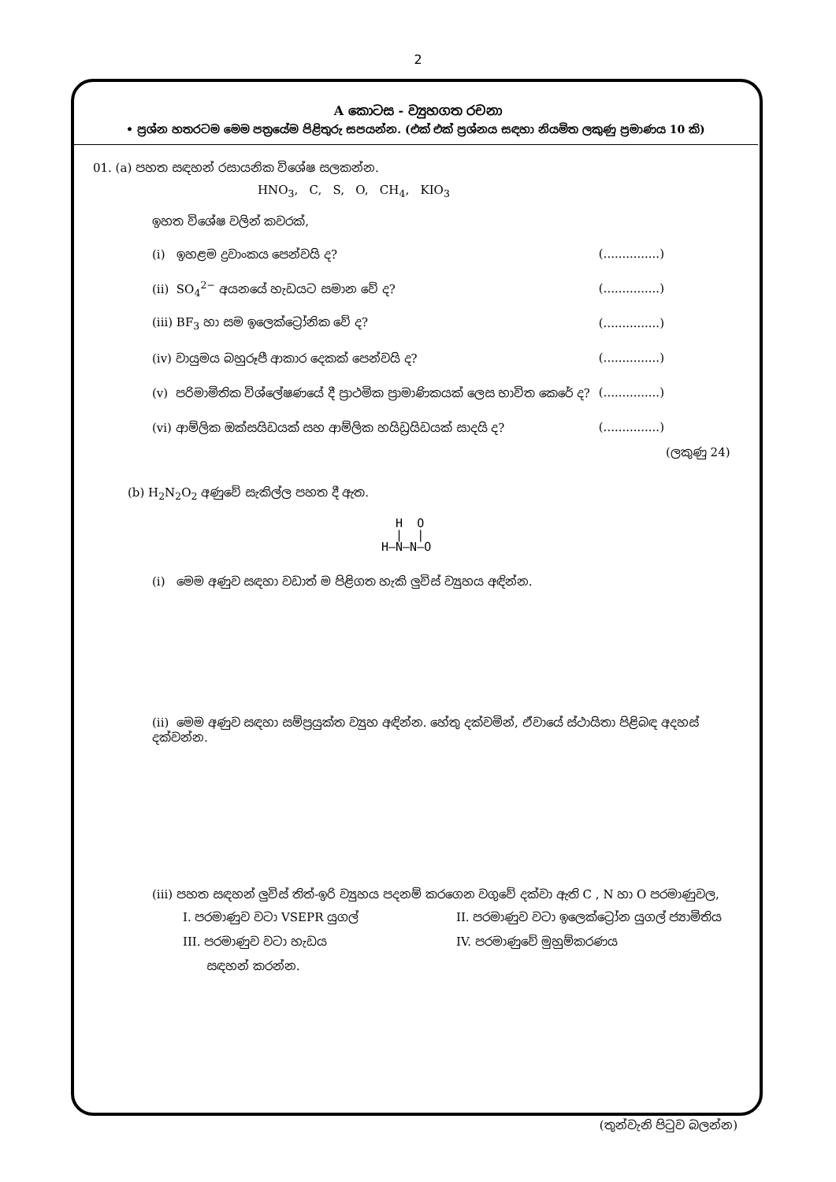2
A කොටස - ව්‍යුහගත රචනා
• ප්‍රශ්න හතරටම මෙම පත්‍රයේම පිළිතුරු සපයන්න. (එක් එක් ප්‍රශ්නය සඳහා නියමිත ලකුණු ප්‍රමාණය 10 කි)
01. (a) පහත සඳහන් රසායනික විශේෂ සලකන්න.
HNO<sub>3</sub>, C, S, O, CH<sub>4</sub>, KIO<sub>3</sub>
ඉහත විශේෂ වලින් කවරක්,
(i) ඉහළම ද්‍රවාංකය පෙන්වයි ද? (...............)
(ii) SO<sub>4</sub><sup>2−</sup> අයනයේ හැඩයට සමාන වේ ද? (...............)
(iii) BF<sub>3</sub> හා සම ඉලෙක්ට්‍රෝනික වේ ද? (...............)
(iv) වායුමය බහුරූපී ආකාර දෙකක් පෙන්වයි ද? (...............)
(v) පරිමාමිතික විශ්ලේෂණයේ දී ප්‍රාථමික ප්‍රාමාණිකයක් ලෙස භාවිත කෙරේ ද? (...............)
(vi) ආම්ලික ඔක්සයිඩයක් සහ ආම්ලික හයිඩ්‍රයිඩයක් සාදයි ද? (...............)
(ලකුණු 24)
(b) H<sub>2</sub>N<sub>2</sub>O<sub>2</sub> අණුවේ සැකිල්ල පහත දී ඇත.
  H  O
  |  |
H—N—N—O
(i) මෙම අණුව සඳහා වඩාත් ම පිළිගත හැකි ලුවිස් ව්‍යුහය අඳින්න.
(ii) මෙම අණුව සඳහා සම්ප්‍රයුක්ත ව්‍යුහ අඳින්න. හේතු දක්වමින්, ඒවායේ ස්ථායිතා පිළිබඳ අදහස් දක්වන්න.
(iii) පහත සඳහන් ලුවිස් තිත්-ඉරි ව්‍යුහය පදනම් කරගෙන වගුවේ දක්වා ඇති C , N හා O පරමාණුවල,
I. පරමාණුව වටා VSEPR යුගල් II. පරමාණුව වටා ඉලෙක්ට්‍රෝන යුගල් ජ්‍යාමිතිය
III. පරමාණුව වටා හැඩය IV. පරමාණුවේ මුහුම්කරණය
සඳහන් කරන්න.
(තුන්වැනි පිටුව බලන්න)